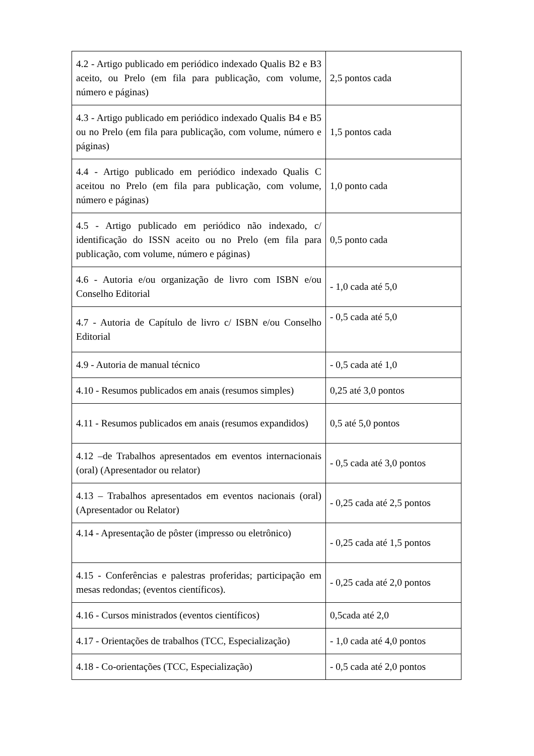| 4.2 - Artigo publicado em periódico indexado Qualis B2 e B3 aceito, ou Prelo (em fila para publicação, com volume, número e páginas) | 2,5 pontos cada |
| 4.3 - Artigo publicado em periódico indexado Qualis B4 e B5 ou no Prelo (em fila para publicação, com volume, número e páginas) | 1,5 pontos cada |
| 4.4 - Artigo publicado em periódico indexado Qualis C aceitou no Prelo (em fila para publicação, com volume, número e páginas) | 1,0 ponto cada |
| 4.5 - Artigo publicado em periódico não indexado, c/ identificação do ISSN aceito ou no Prelo (em fila para publicação, com volume, número e páginas) | 0,5 ponto cada |
| 4.6 - Autoria e/ou organização de livro com ISBN e/ou Conselho Editorial | - 1,0 cada até 5,0 |
| 4.7 - Autoria de Capítulo de livro c/ ISBN e/ou Conselho Editorial | - 0,5 cada até 5,0 |
| 4.9 - Autoria de manual técnico | - 0,5 cada até 1,0 |
| 4.10 - Resumos publicados em anais (resumos simples) | 0,25 até 3,0 pontos |
| 4.11 - Resumos publicados em anais (resumos expandidos) | 0,5 até 5,0 pontos |
| 4.12 –de Trabalhos apresentados em eventos internacionais (oral) (Apresentador ou relator) | - 0,5 cada até 3,0 pontos |
| 4.13 – Trabalhos apresentados em eventos nacionais (oral) (Apresentador ou Relator) | - 0,25 cada até 2,5 pontos |
| 4.14 - Apresentação de pôster (impresso ou eletrônico) | - 0,25 cada até 1,5 pontos |
| 4.15 - Conferências e palestras proferidas; participação em mesas redondas; (eventos científicos). | - 0,25 cada até 2,0 pontos |
| 4.16 - Cursos ministrados (eventos científicos) | 0,5cada até 2,0 |
| 4.17 - Orientações de trabalhos (TCC, Especialização) | - 1,0 cada até 4,0 pontos |
| 4.18 - Co-orientações (TCC, Especialização) | - 0,5 cada até 2,0 pontos |